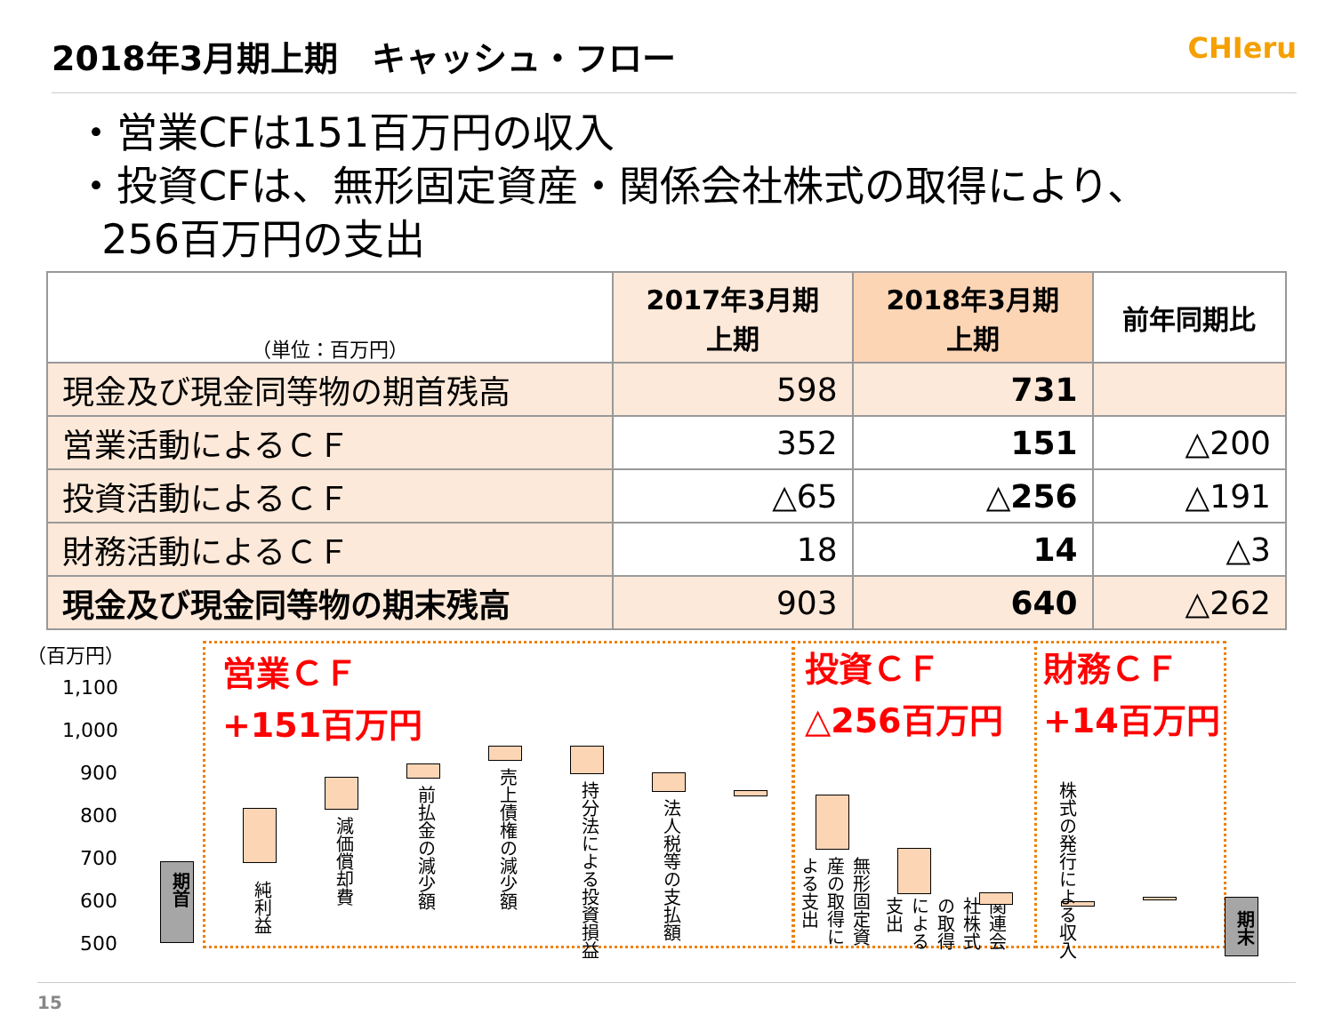2018年3月期上期　キャッシュ・フロー
CHIeru
・営業CFは151百万円の収入
・投資CFは、無形固定資産・関係会社株式の取得により、
256百万円の支出
| （単位：百万円） | 2017年3月期 上期 | 2018年3月期 上期 | 前年同期比 |
| --- | --- | --- | --- |
| 現金及び現金同等物の期首残高 | 598 | 731 | |
| 営業活動によるＣＦ | 352 | 151 | △200 |
| 投資活動によるＣＦ | △65 | △256 | △191 |
| 財務活動によるＣＦ | 18 | 14 | △3 |
| 現金及び現金同等物の期末残高 | 903 | 640 | △262 |
（百万円）
1,100
1,000
900
800
700
600
500
営業ＣＦ
+151百万円
投資ＣＦ
△256百万円
財務ＣＦ
+14百万円
期首
純利益
減価償却費
前払金の減少額
売上債権の減少額
持分法による投資損益
法人税等の支払額
無形固定資産の取得による支出
関連会社株式の取得による支出
株式の発行による収入
期末
15